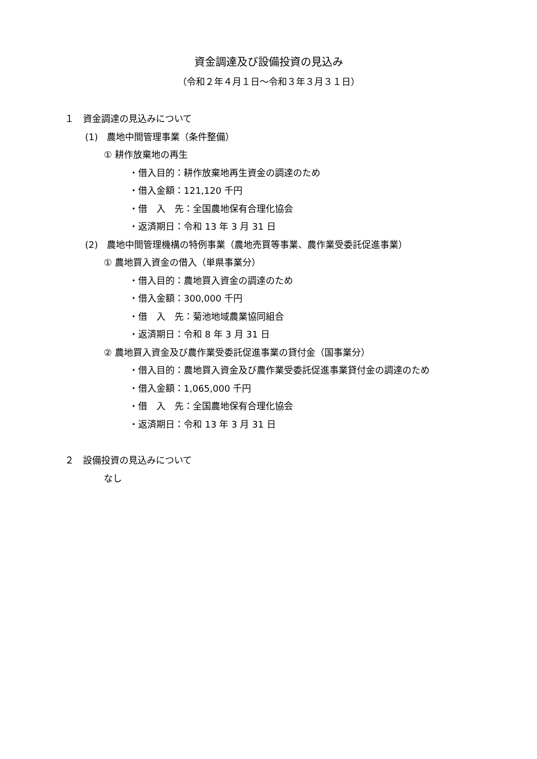資金調達及び設備投資の見込み
（令和２年４月１日～令和３年３月３１日）
１　資金調達の見込みについて
(1)　農地中間管理事業（条件整備）
① 耕作放棄地の再生
・借入目的：耕作放棄地再生資金の調達のため
・借入金額：121,120 千円
・借　入　先：全国農地保有合理化協会
・返済期日：令和 13 年 3 月 31 日
(2)　農地中間管理機構の特例事業（農地売買等事業、農作業受委託促進事業）
① 農地買入資金の借入（単県事業分）
・借入目的：農地買入資金の調達のため
・借入金額：300,000 千円
・借　入　先：菊池地域農業協同組合
・返済期日：令和 8 年 3 月 31 日
② 農地買入資金及び農作業受委託促進事業の貸付金（国事業分）
・借入目的：農地買入資金及び農作業受委託促進事業貸付金の調達のため
・借入金額：1,065,000 千円
・借　入　先：全国農地保有合理化協会
・返済期日：令和 13 年 3 月 31 日
２　設備投資の見込みについて
なし